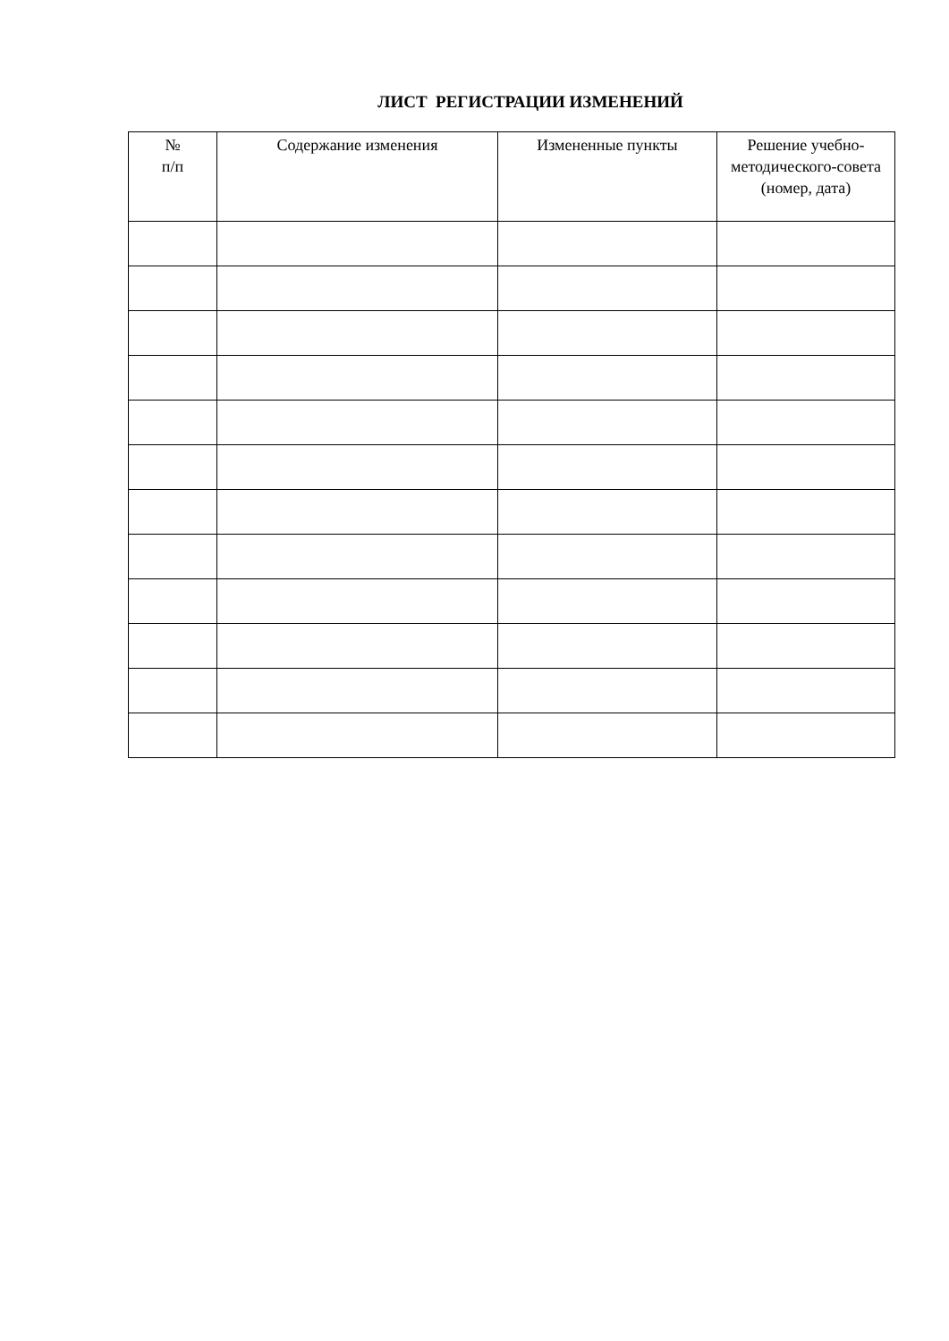ЛИСТ РЕГИСТРАЦИИ ИЗМЕНЕНИЙ
| № п/п | Содержание изменения | Измененные пункты | Решение учебно-методического-совета (номер, дата) |
| --- | --- | --- | --- |